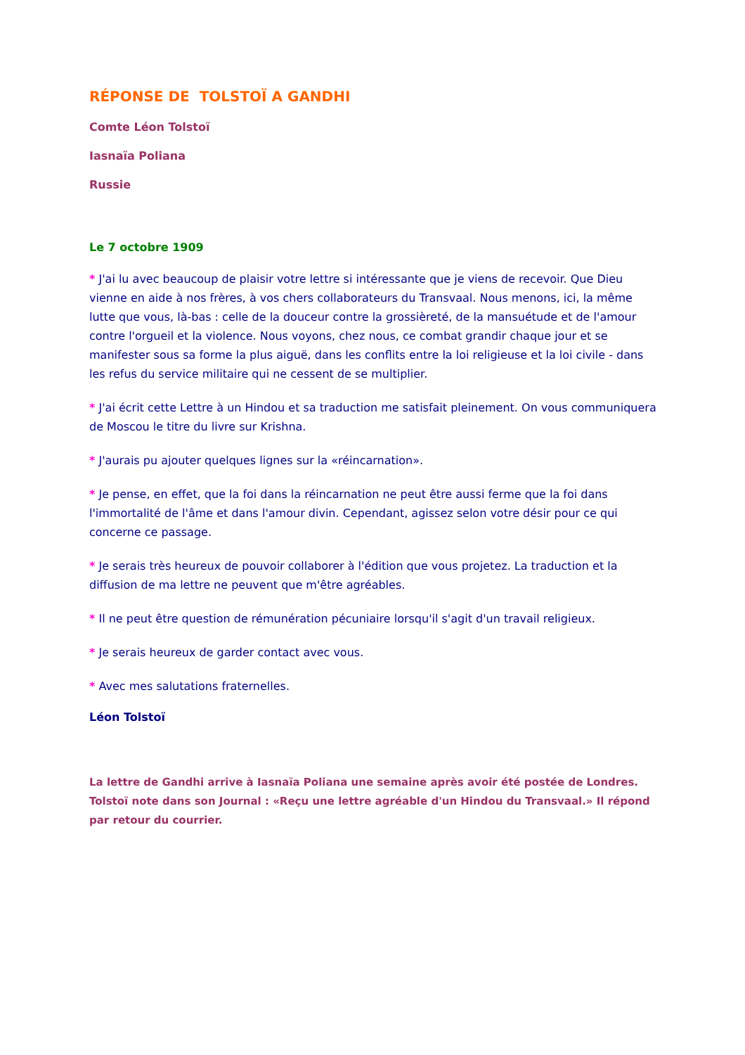RÉPONSE DE TOLSTOÏ A GANDHI
Comte Léon Tolstoï
Iasnaïa Poliana
Russie
Le 7 octobre 1909
* J'ai lu avec beaucoup de plaisir votre lettre si intéressante que je viens de recevoir. Que Dieu vienne en aide à nos frères, à vos chers collaborateurs du Transvaal. Nous menons, ici, la même lutte que vous, là-bas : celle de la douceur contre la grossièreté, de la mansuétude et de l'amour contre l'orgueil et la violence. Nous voyons, chez nous, ce combat grandir chaque jour et se manifester sous sa forme la plus aiguë, dans les conflits entre la loi religieuse et la loi civile - dans les refus du service militaire qui ne cessent de se multiplier.
* J'ai écrit cette Lettre à un Hindou et sa traduction me satisfait pleinement. On vous communiquera de Moscou le titre du livre sur Krishna.
* J'aurais pu ajouter quelques lignes sur la «réincarnation».
* Je pense, en effet, que la foi dans la réincarnation ne peut être aussi ferme que la foi dans l'immortalité de l'âme et dans l'amour divin. Cependant, agissez selon votre désir pour ce qui concerne ce passage.
* Je serais très heureux de pouvoir collaborer à l'édition que vous projetez. La traduction et la diffusion de ma lettre ne peuvent que m'être agréables.
* Il ne peut être question de rémunération pécuniaire lorsqu'il s'agit d'un travail religieux.
* Je serais heureux de garder contact avec vous.
* Avec mes salutations fraternelles.
Léon Tolstoï
La lettre de Gandhi arrive à Iasnaïa Poliana une semaine après avoir été postée de Londres. Tolstoï note dans son Journal : «Reçu une lettre agréable d'un Hindou du Transvaal.» Il répond par retour du courrier.